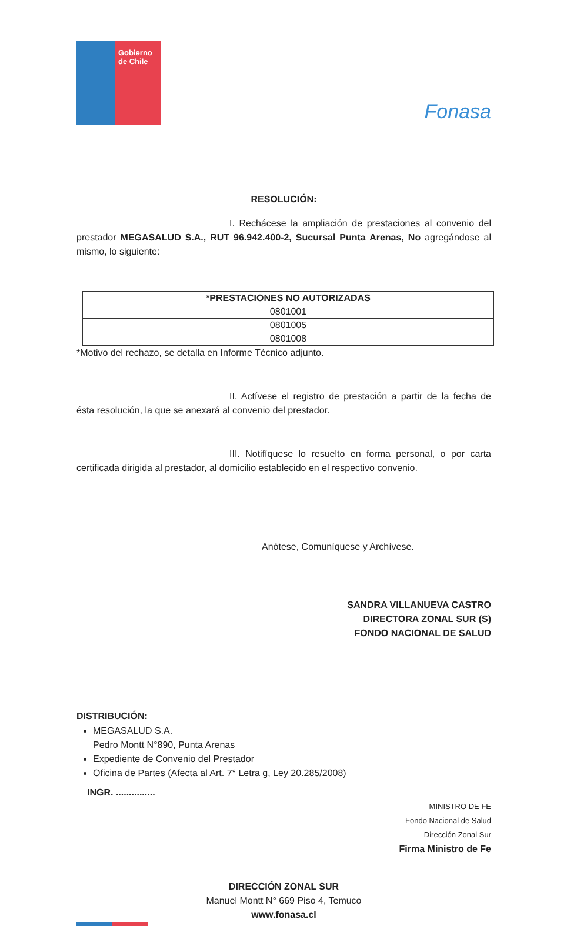Gobierno de Chile
Fonasa
RESOLUCIÓN:
I. Rechácese la ampliación de prestaciones al convenio del prestador MEGASALUD S.A., RUT 96.942.400-2, Sucursal Punta Arenas, No agregándose al mismo, lo siguiente:
| *PRESTACIONES NO AUTORIZADAS |
| --- |
| 0801001 |
| 0801005 |
| 0801008 |
*Motivo del rechazo, se detalla en Informe Técnico adjunto.
II. Actívese el registro de prestación a partir de la fecha de ésta resolución, la que se anexará al convenio del prestador.
III. Notifíquese lo resuelto en forma personal, o por carta certificada dirigida al prestador, al domicilio establecido en el respectivo convenio.
Anótese, Comuníquese y Archívese.
SANDRA VILLANUEVA CASTRO
DIRECTORA ZONAL SUR (S)
FONDO NACIONAL DE SALUD
DISTRIBUCIÓN:
MEGASALUD S.A.
Pedro Montt N°890, Punta Arenas
Expediente de Convenio del Prestador
Oficina de Partes (Afecta al Art. 7° Letra g, Ley 20.285/2008)
INGR. ...............
MINISTRO DE FE
Fondo Nacional de Salud
Dirección Zonal Sur
Firma Ministro de Fe
DIRECCIÓN ZONAL SUR
Manuel Montt N° 669 Piso 4, Temuco
www.fonasa.cl